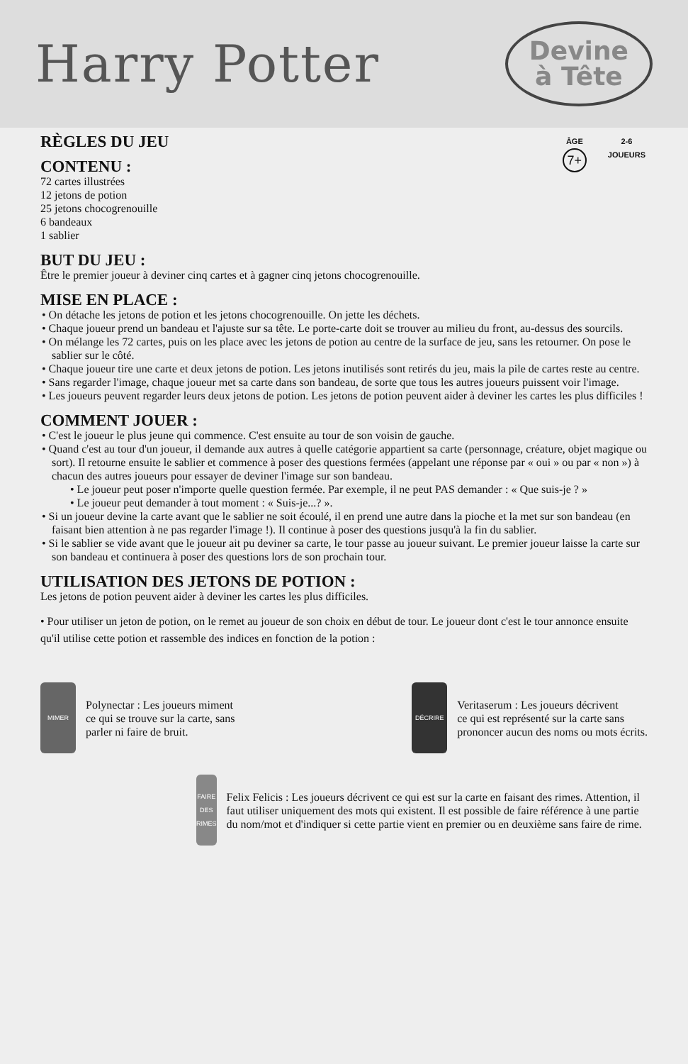Harry Potter
Devine
à Tête
ÂGE
7+
2-6
JOUEURS
RÈGLES DU JEU
CONTENU :
72 cartes illustrées
12 jetons de potion
25 jetons chocogrenouille
6 bandeaux
1 sablier
BUT DU JEU :
Être le premier joueur à deviner cinq cartes et à gagner cinq jetons chocogrenouille.
MISE EN PLACE :
• On détache les jetons de potion et les jetons chocogrenouille. On jette les déchets.
• Chaque joueur prend un bandeau et l'ajuste sur sa tête. Le porte-carte doit se trouver au milieu du front, au-dessus des sourcils.
• On mélange les 72 cartes, puis on les place avec les jetons de potion au centre de la surface de jeu, sans les retourner. On pose le sablier sur le côté.
• Chaque joueur tire une carte et deux jetons de potion. Les jetons inutilisés sont retirés du jeu, mais la pile de cartes reste au centre.
• Sans regarder l'image, chaque joueur met sa carte dans son bandeau, de sorte que tous les autres joueurs puissent voir l'image.
• Les joueurs peuvent regarder leurs deux jetons de potion. Les jetons de potion peuvent aider à deviner les cartes les plus difficiles !
COMMENT JOUER :
• C'est le joueur le plus jeune qui commence. C'est ensuite au tour de son voisin de gauche.
• Quand c'est au tour d'un joueur, il demande aux autres à quelle catégorie appartient sa carte (personnage, créature, objet magique ou sort). Il retourne ensuite le sablier et commence à poser des questions fermées (appelant une réponse par « oui » ou par « non ») à chacun des autres joueurs pour essayer de deviner l'image sur son bandeau.
• Le joueur peut poser n'importe quelle question fermée. Par exemple, il ne peut PAS demander : « Que suis-je ? »
• Le joueur peut demander à tout moment : « Suis-je...? ».
• Si un joueur devine la carte avant que le sablier ne soit écoulé, il en prend une autre dans la pioche et la met sur son bandeau (en faisant bien attention à ne pas regarder l'image !). Il continue à poser des questions jusqu'à la fin du sablier.
• Si le sablier se vide avant que le joueur ait pu deviner sa carte, le tour passe au joueur suivant. Le premier joueur laisse la carte sur son bandeau et continuera à poser des questions lors de son prochain tour.
UTILISATION DES JETONS DE POTION :
Les jetons de potion peuvent aider à deviner les cartes les plus difficiles.
• Pour utiliser un jeton de potion, on le remet au joueur de son choix en début de tour. Le joueur dont c'est le tour annonce ensuite qu'il utilise cette potion et rassemble des indices en fonction de la potion :
MIMER
Polynectar : Les joueurs miment
ce qui se trouve sur la carte, sans
parler ni faire de bruit.
DÉCRIRE
Veritaserum : Les joueurs décrivent
ce qui est représenté sur la carte sans
prononcer aucun des noms ou mots écrits.
FAIRE DES RIMES
Felix Felicis : Les joueurs décrivent ce qui est sur la carte en faisant des rimes. Attention, il faut utiliser uniquement des mots qui existent. Il est possible de faire référence à une partie du nom/mot et d'indiquer si cette partie vient en premier ou en deuxième sans faire de rime.